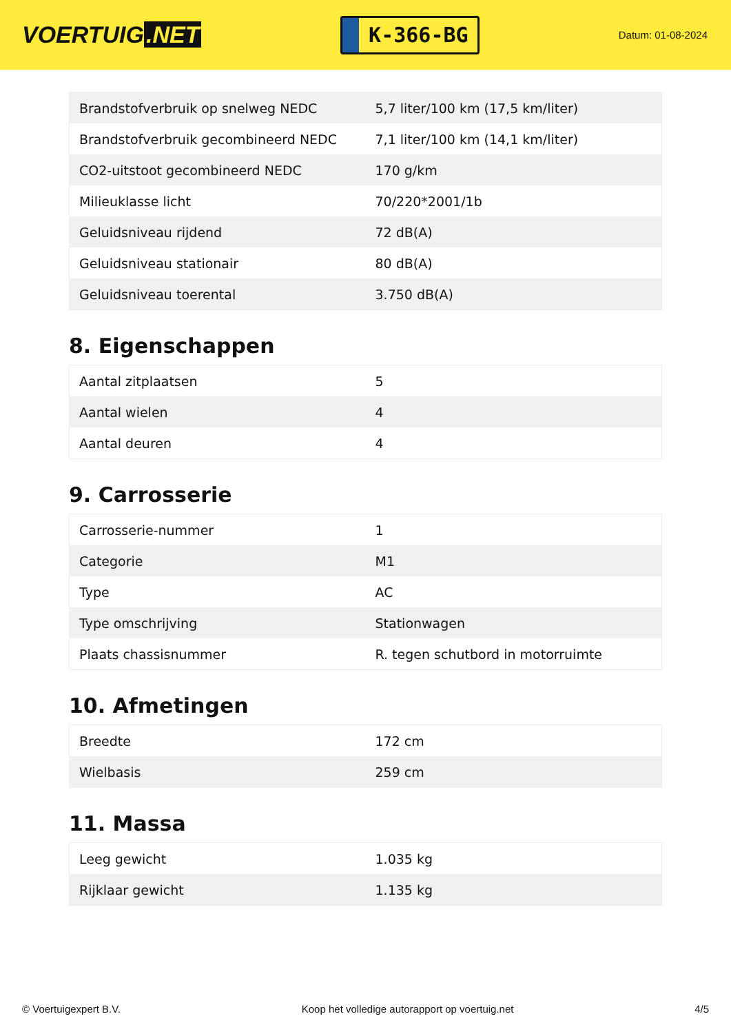VOERTUIG.NET
K-366-BG
Datum: 01-08-2024
| Brandstofverbruik op snelweg NEDC | 5,7 liter/100 km (17,5 km/liter) |
| Brandstofverbruik gecombineerd NEDC | 7,1 liter/100 km (14,1 km/liter) |
| CO2-uitstoot gecombineerd NEDC | 170 g/km |
| Milieuklasse licht | 70/220*2001/1b |
| Geluidsniveau rijdend | 72 dB(A) |
| Geluidsniveau stationair | 80 dB(A) |
| Geluidsniveau toerental | 3.750 dB(A) |
8. Eigenschappen
| Aantal zitplaatsen | 5 |
| Aantal wielen | 4 |
| Aantal deuren | 4 |
9. Carrosserie
| Carrosserie-nummer | 1 |
| Categorie | M1 |
| Type | AC |
| Type omschrijving | Stationwagen |
| Plaats chassisnummer | R. tegen schutbord in motorruimte |
10. Afmetingen
| Breedte | 172 cm |
| Wielbasis | 259 cm |
11. Massa
| Leeg gewicht | 1.035 kg |
| Rijklaar gewicht | 1.135 kg |
© Voertuigexpert B.V. Koop het volledige autorapport op voertuig.net 4/5